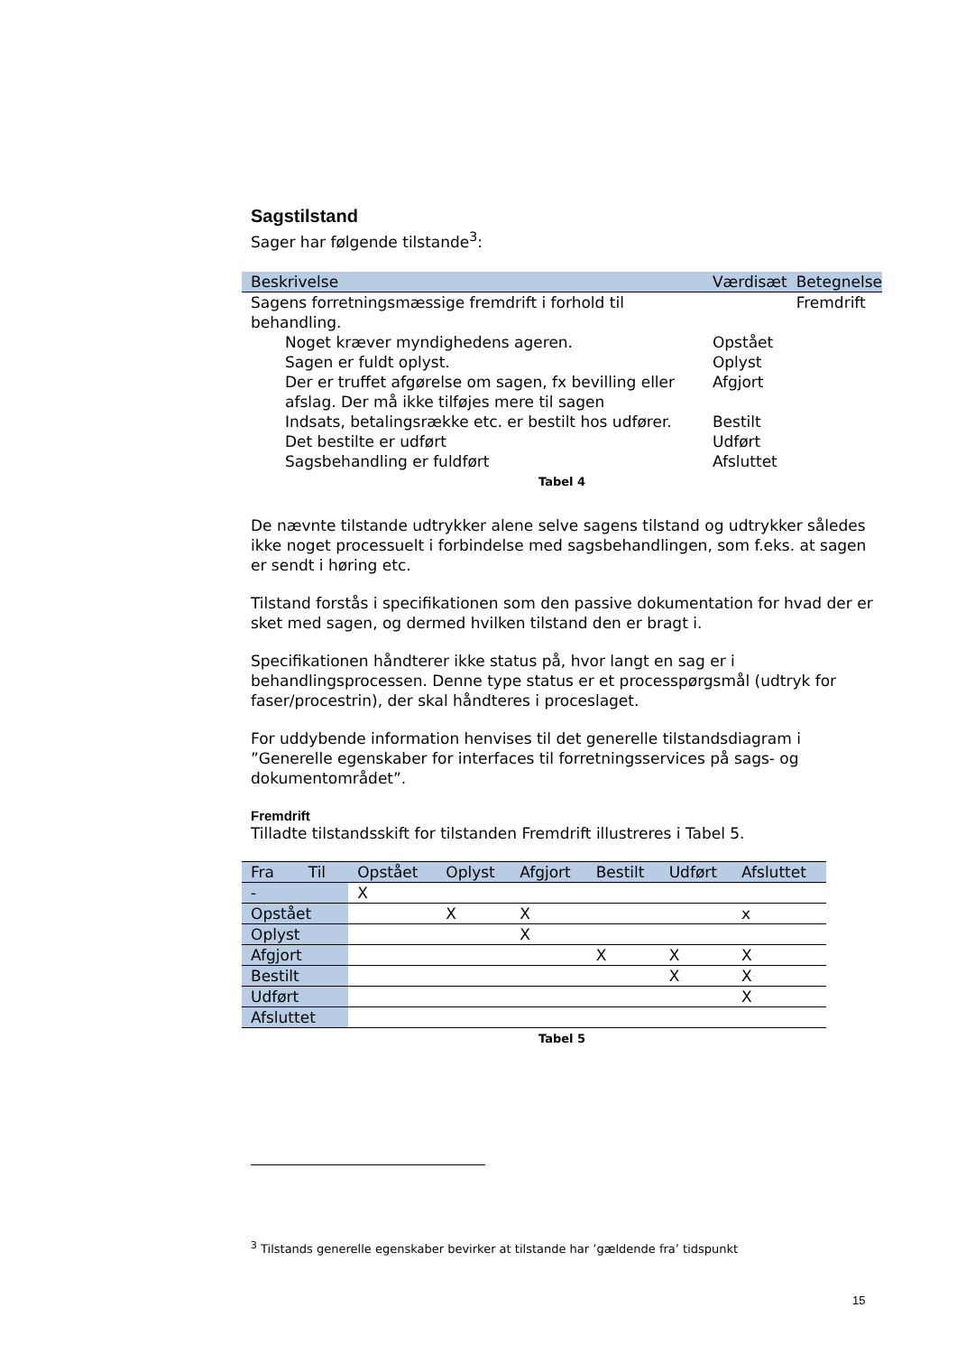Sagstilstand
Sager har følgende tilstande<sup>3</sup>:
| Beskrivelse | Værdisæt | Betegnelse |
| --- | --- | --- |
| Sagens forretningsmæssige fremdrift i forhold til behandling. | | Fremdrift |
| Noget kræver myndighedens ageren. | Opstået | |
| Sagen er fuldt oplyst. | Oplyst | |
| Der er truffet afgørelse om sagen, fx bevilling eller afslag. Der må ikke tilføjes mere til sagen | Afgjort | |
| Indsats, betalingsrække etc. er bestilt hos udfører. | Bestilt | |
| Det bestilte er udført | Udført | |
| Sagsbehandling er fuldført | Afsluttet | |
Tabel 4
De nævnte tilstande udtrykker alene selve sagens tilstand og udtrykker således ikke noget processuelt i forbindelse med sagsbehandlingen, som f.eks. at sagen er sendt i høring etc.
Tilstand forstås i specifikationen som den passive dokumentation for hvad der er sket med sagen, og dermed hvilken tilstand den er bragt i.
Specifikationen håndterer ikke status på, hvor langt en sag er i behandlingsprocessen. Denne type status er et processpørgsmål (udtryk for faser/procestrin), der skal håndteres i proceslaget.
For uddybende information henvises til det generelle tilstandsdiagram i ”Generelle egenskaber for interfaces til forretningsservices på sags- og dokumentområdet”.
Fremdrift
Tilladte tilstandsskift for tilstanden Fremdrift illustreres i Tabel 5.
| Fra Til | Opstået | Oplyst | Afgjort | Bestilt | Udført | Afsluttet |
| --- | --- | --- | --- | --- | --- | --- |
| - | X | | | | | |
| Opstået | | X | X | | | x |
| Oplyst | | | X | | | |
| Afgjort | | | | X | X | X |
| Bestilt | | | | | X | X |
| Udført | | | | | | X |
| Afsluttet | | | | | | |
Tabel 5
<sup>3</sup> Tilstands generelle egenskaber bevirker at tilstande har ’gældende fra’ tidspunkt
15